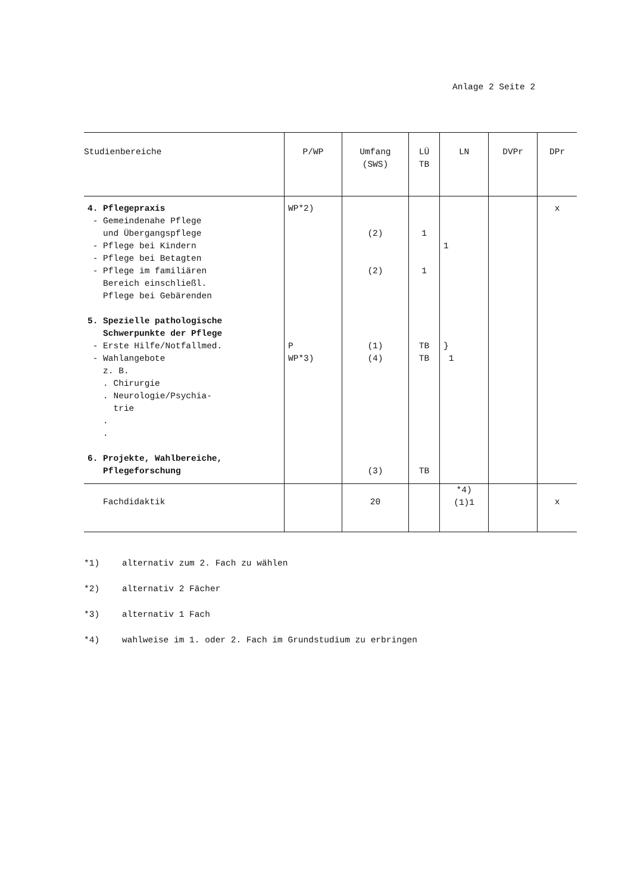Anlage 2 Seite 2
| Studienbereiche | P/WP | Umfang (SWS) | LÜ TB | LN | DVPr | DPr |
| --- | --- | --- | --- | --- | --- | --- |
| 4. Pflegepraxis - Gemeindenahe Pflege und Übergangspflege - Pflege bei Kindern - Pflege bei Betagten - Pflege im familiären Bereich einschließl. Pflege bei Gebärenden 5. Spezielle pathologische Schwerpunkte der Pflege - Erste Hilfe/Notfallmed. - Wahlangebote z. B. . Chirurgie . Neurologie/Psychia- trie . . 6. Projekte, Wahlbereiche, Pflegeforschung | WP*2) P WP*3) | (2) (2) (1) (4) (3) | 1 1 TB TB TB | 1 } 1 | | x |
| Fachdidaktik | | 20 | | *4) (1)1 | | x |
*1) alternativ zum 2. Fach zu wählen
*2) alternativ 2 Fächer
*3) alternativ 1 Fach
*4) wahlweise im 1. oder 2. Fach im Grundstudium zu erbringen